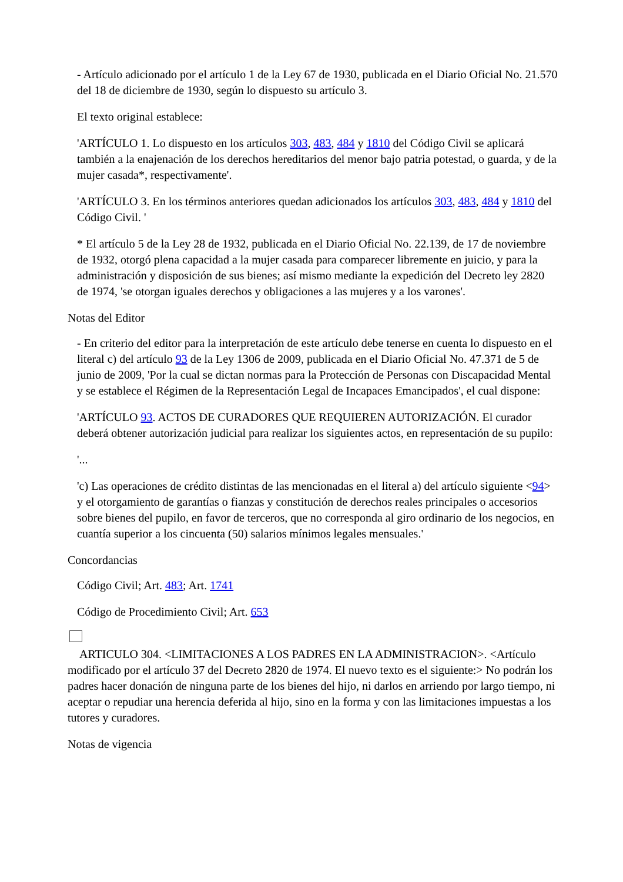- Artículo adicionado por el artículo 1 de la Ley 67 de 1930, publicada en el Diario Oficial No. 21.570 del 18 de diciembre de 1930, según lo dispuesto su artículo 3.
El texto original establece:
'ARTÍCULO 1. Lo dispuesto en los artículos 303, 483, 484 y 1810 del Código Civil se aplicará también a la enajenación de los derechos hereditarios del menor bajo patria potestad, o guarda, y de la mujer casada*, respectivamente'.
'ARTÍCULO 3. En los términos anteriores quedan adicionados los artículos 303, 483, 484 y 1810 del Código Civil. '
* El artículo 5 de la Ley 28 de 1932, publicada en el Diario Oficial No. 22.139, de 17 de noviembre de 1932, otorgó plena capacidad a la mujer casada para comparecer libremente en juicio, y para la administración y disposición de sus bienes; así mismo mediante la expedición del Decreto ley 2820 de 1974, 'se otorgan iguales derechos y obligaciones a las mujeres y a los varones'.
Notas del Editor
- En criterio del editor para la interpretación de este artículo debe tenerse en cuenta lo dispuesto en el literal c) del artículo 93 de la Ley 1306 de 2009, publicada en el Diario Oficial No. 47.371 de 5 de junio de 2009, 'Por la cual se dictan normas para la Protección de Personas con Discapacidad Mental y se establece el Régimen de la Representación Legal de Incapaces Emancipados', el cual dispone:
'ARTÍCULO 93. ACTOS DE CURADORES QUE REQUIEREN AUTORIZACIÓN. El curador deberá obtener autorización judicial para realizar los siguientes actos, en representación de su pupilo:
'...
'c) Las operaciones de crédito distintas de las mencionadas en el literal a) del artículo siguiente <94> y el otorgamiento de garantías o fianzas y constitución de derechos reales principales o accesorios sobre bienes del pupilo, en favor de terceros, que no corresponda al giro ordinario de los negocios, en cuantía superior a los cincuenta (50) salarios mínimos legales mensuales.'
Concordancias
Código Civil; Art. 483; Art. 1741
Código de Procedimiento Civil; Art. 653
ARTICULO 304. <LIMITACIONES A LOS PADRES EN LA ADMINISTRACION>. <Artículo modificado por el artículo 37 del Decreto 2820 de 1974. El nuevo texto es el siguiente:> No podrán los padres hacer donación de ninguna parte de los bienes del hijo, ni darlos en arriendo por largo tiempo, ni aceptar o repudiar una herencia deferida al hijo, sino en la forma y con las limitaciones impuestas a los tutores y curadores.
Notas de vigencia